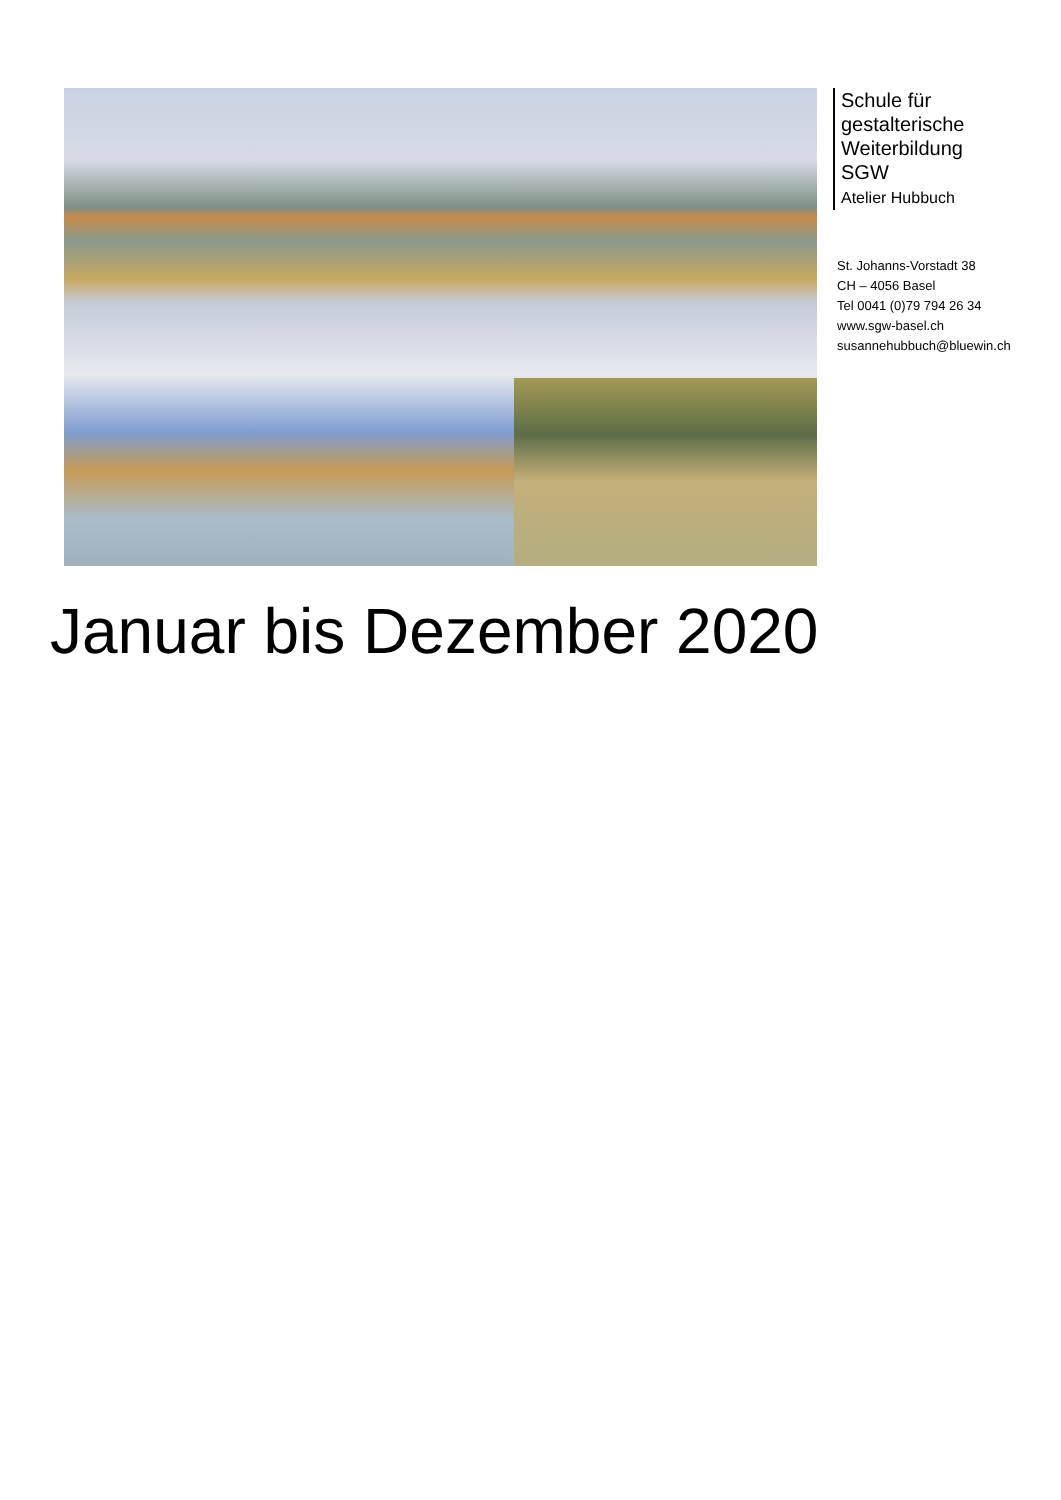Schule für
gestalterische
Weiterbildung
SGW
Atelier Hubbuch
St. Johanns-Vorstadt 38
CH – 4056 Basel
Tel 0041 (0)79 794 26 34
www.sgw-basel.ch
susannehubbuch@bluewin.ch
Januar bis Dezember 2020